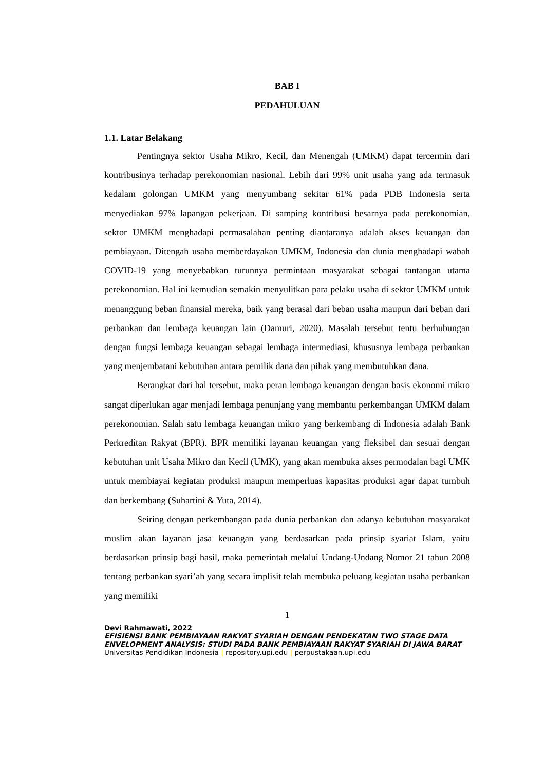BAB I
PEDAHULUAN
1.1. Latar Belakang
Pentingnya sektor Usaha Mikro, Kecil, dan Menengah (UMKM) dapat tercermin dari kontribusinya terhadap perekonomian nasional. Lebih dari 99% unit usaha yang ada termasuk kedalam golongan UMKM yang menyumbang sekitar 61% pada PDB Indonesia serta menyediakan 97% lapangan pekerjaan. Di samping kontribusi besarnya pada perekonomian, sektor UMKM menghadapi permasalahan penting diantaranya adalah akses keuangan dan pembiayaan. Ditengah usaha memberdayakan UMKM, Indonesia dan dunia menghadapi wabah COVID-19 yang menyebabkan turunnya permintaan masyarakat sebagai tantangan utama perekonomian. Hal ini kemudian semakin menyulitkan para pelaku usaha di sektor UMKM untuk menanggung beban finansial mereka, baik yang berasal dari beban usaha maupun dari beban dari perbankan dan lembaga keuangan lain (Damuri, 2020). Masalah tersebut tentu berhubungan dengan fungsi lembaga keuangan sebagai lembaga intermediasi, khususnya lembaga perbankan yang menjembatani kebutuhan antara pemilik dana dan pihak yang membutuhkan dana.
Berangkat dari hal tersebut, maka peran lembaga keuangan dengan basis ekonomi mikro sangat diperlukan agar menjadi lembaga penunjang yang membantu perkembangan UMKM dalam perekonomian. Salah satu lembaga keuangan mikro yang berkembang di Indonesia adalah Bank Perkreditan Rakyat (BPR). BPR memiliki layanan keuangan yang fleksibel dan sesuai dengan kebutuhan unit Usaha Mikro dan Kecil (UMK), yang akan membuka akses permodalan bagi UMK untuk membiayai kegiatan produksi maupun memperluas kapasitas produksi agar dapat tumbuh dan berkembang (Suhartini & Yuta, 2014).
Seiring dengan perkembangan pada dunia perbankan dan adanya kebutuhan masyarakat muslim akan layanan jasa keuangan yang berdasarkan pada prinsip syariat Islam, yaitu berdasarkan prinsip bagi hasil, maka pemerintah melalui Undang-Undang Nomor 21 tahun 2008 tentang perbankan syari’ah yang secara implisit telah membuka peluang kegiatan usaha perbankan yang memiliki
1
Devi Rahmawati, 2022
EFISIENSI BANK PEMBIAYAAN RAKYAT SYARIAH DENGAN PENDEKATAN TWO STAGE DATA ENVELOPMENT ANALYSIS: STUDI PADA BANK PEMBIAYAAN RAKYAT SYARIAH DI JAWA BARAT
Universitas Pendidikan Indonesia | repository.upi.edu | perpustakaan.upi.edu